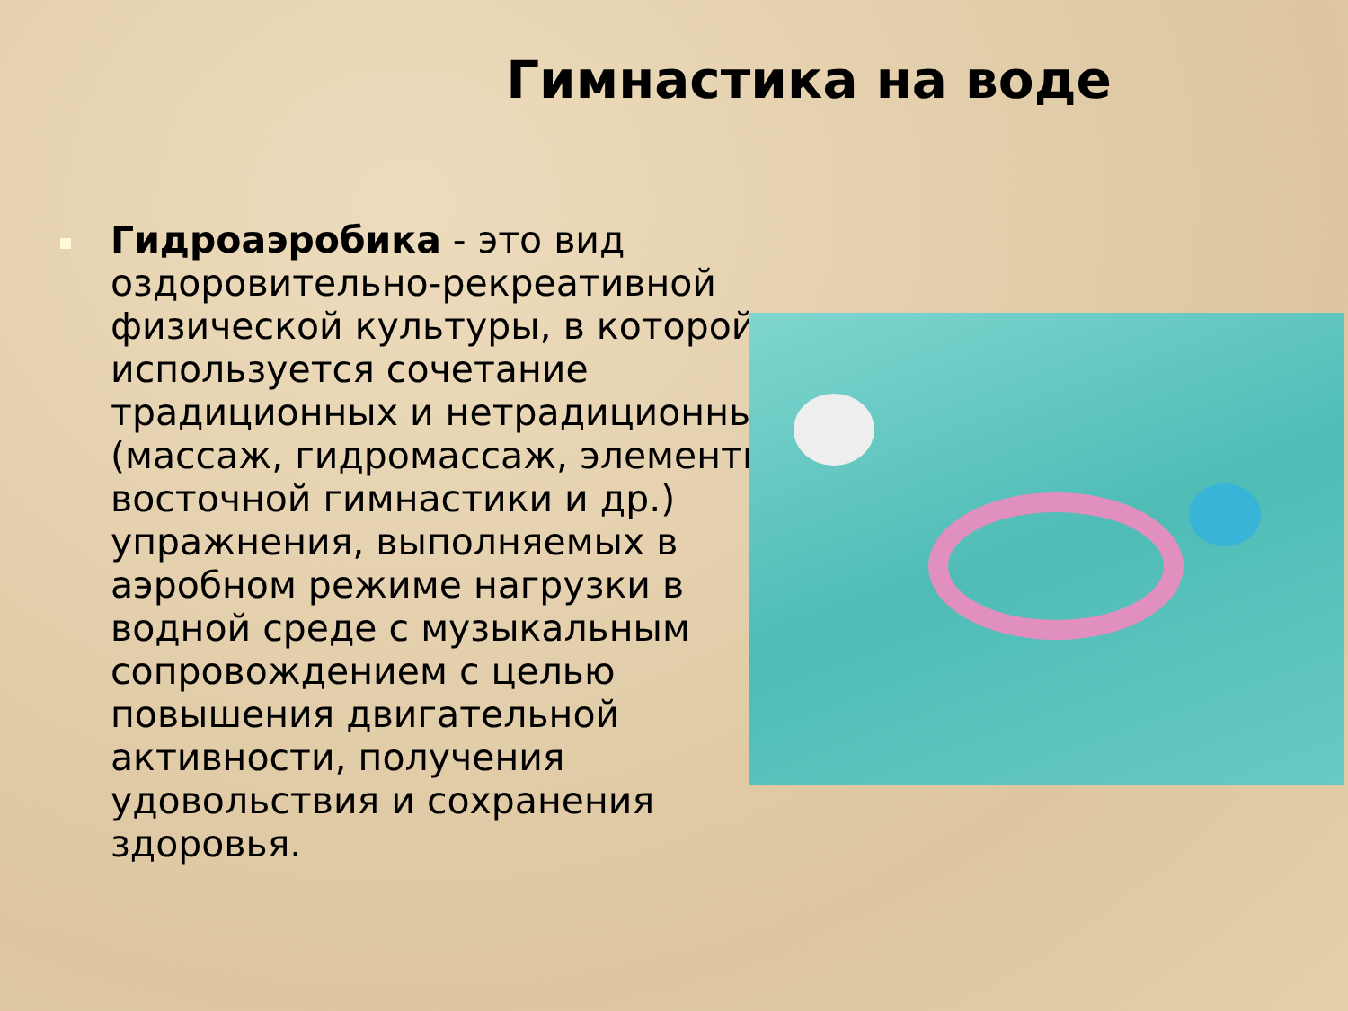Гимнастика на воде
Гидроаэробика - это вид оздоровительно-рекреативной физической культуры, в которой используется сочетание традиционных и нетрадиционных (массаж, гидромассаж, элементы восточной гимнастики и др.) упражнения, выполняемых в аэробном режиме нагрузки в водной среде с музыкальным сопровождением с целью повышения двигательной активности, получения удовольствия и сохранения здоровья.